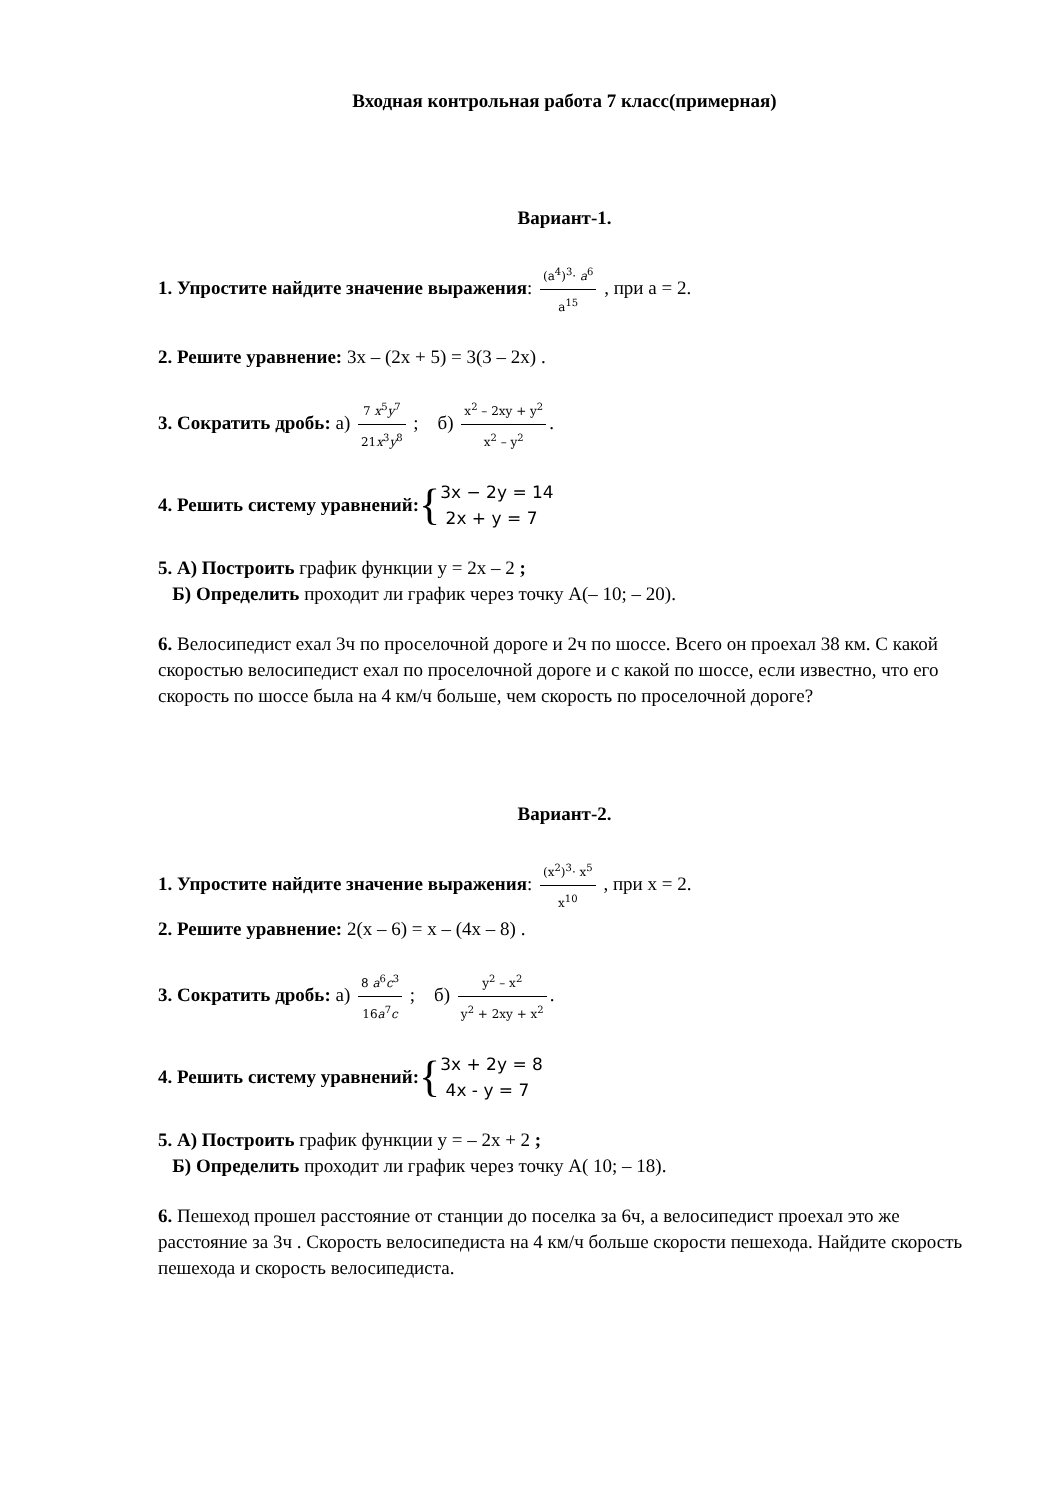Входная контрольная работа 7 класс(примерная)
Вариант-1.
1. Упростите найдите значение выражения: (a<sup>4</sup>)<sup>3</sup>· a<sup>6</sup> a<sup>15</sup> , при а = 2.
2. Решите уравнение: 3x – (2x + 5) = 3(3 – 2x) .
3. Сократить дробь: а) 7 x<sup>5</sup>y<sup>7</sup> 21x<sup>3</sup>y<sup>8</sup> ; б) x<sup>2</sup> – 2xy + y<sup>2</sup> x<sup>2</sup> – y<sup>2</sup>.
4. Решить систему уравнений: { 3x − 2y = 14
2x + y = 7
5. А) Построить график функции y = 2x – 2 ;
Б) Определить проходит ли график через точку А(– 10; – 20).
6. Велосипедист ехал 3ч по проселочной дороге и 2ч по шоссе. Всего он проехал 38 км. С какой скоростью велосипедист ехал по проселочной дороге и с какой по шоссе, если известно, что его скорость по шоссе была на 4 км/ч больше, чем скорость по проселочной дороге?
Вариант-2.
1. Упростите найдите значение выражения: (x<sup>2</sup>)<sup>3</sup>· x<sup>5</sup> x<sup>10</sup> , при x = 2.
2. Решите уравнение: 2(x – 6) = x – (4x – 8) .
3. Сократить дробь: а) 8 a<sup>6</sup>c<sup>3</sup> 16a<sup>7</sup>c ; б) y<sup>2</sup> – x<sup>2</sup> y<sup>2</sup> + 2xy + x<sup>2</sup>.
4. Решить систему уравнений: { 3x + 2y = 8
4x - y = 7
5. А) Построить график функции y = – 2x + 2 ;
Б) Определить проходит ли график через точку А( 10; – 18).
6. Пешеход прошел расстояние от станции до поселка за 6ч, а велосипедист проехал это же расстояние за 3ч . Скорость велосипедиста на 4 км/ч больше скорости пешехода. Найдите скорость пешехода и скорость велосипедиста.